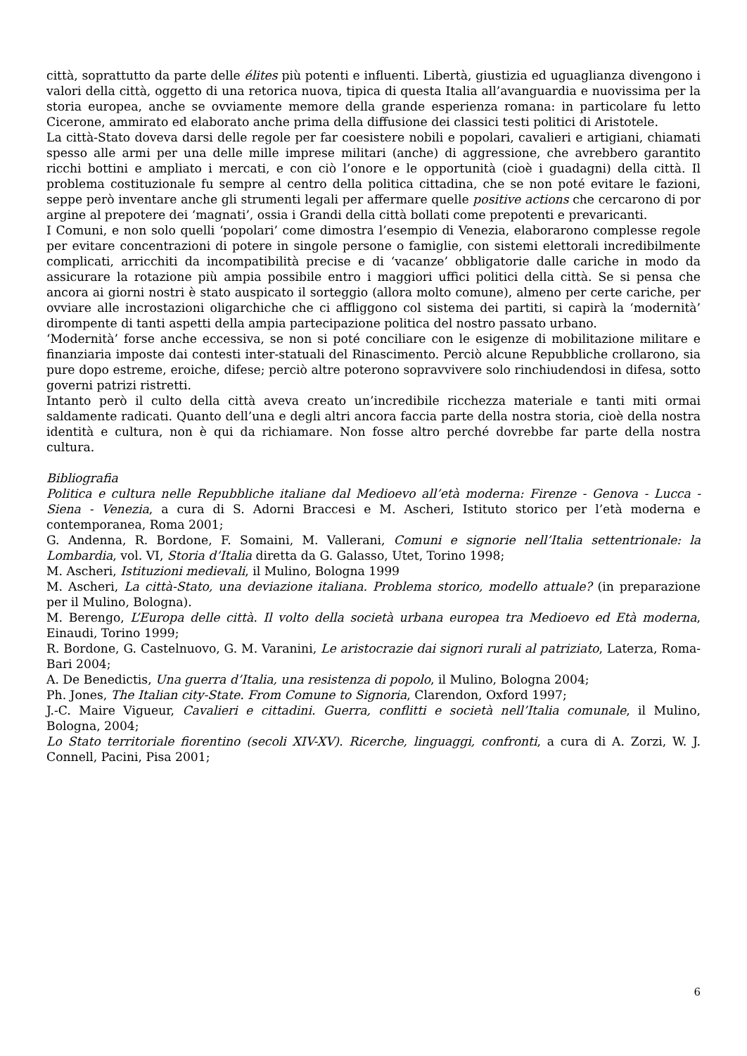città, soprattutto da parte delle élites più potenti e influenti. Libertà, giustizia ed uguaglianza divengono i valori della città, oggetto di una retorica nuova, tipica di questa Italia all’avanguardia e nuovissima per la storia europea, anche se ovviamente memore della grande esperienza romana: in particolare fu letto Cicerone, ammirato ed elaborato anche prima della diffusione dei classici testi politici di Aristotele.
La città-Stato doveva darsi delle regole per far coesistere nobili e popolari, cavalieri e artigiani, chiamati spesso alle armi per una delle mille imprese militari (anche) di aggressione, che avrebbero garantito ricchi bottini e ampliato i mercati, e con ciò l’onore e le opportunità (cioè i guadagni) della città. Il problema costituzionale fu sempre al centro della politica cittadina, che se non poté evitare le fazioni, seppe però inventare anche gli strumenti legali per affermare quelle positive actions che cercarono di por argine al prepotere dei ‘magnati’, ossia i Grandi della città bollati come prepotenti e prevaricanti.
I Comuni, e non solo quelli ‘popolari’ come dimostra l’esempio di Venezia, elaborarono complesse regole per evitare concentrazioni di potere in singole persone o famiglie, con sistemi elettorali incredibilmente complicati, arricchiti da incompatibilità precise e di ‘vacanze’ obbligatorie dalle cariche in modo da assicurare la rotazione più ampia possibile entro i maggiori uffici politici della città. Se si pensa che ancora ai giorni nostri è stato auspicato il sorteggio (allora molto comune), almeno per certe cariche, per ovviare alle incrostazioni oligarchiche che ci affliggono col sistema dei partiti, si capirà la ‘modernità’ dirompente di tanti aspetti della ampia partecipazione politica del nostro passato urbano.
‘Modernità’ forse anche eccessiva, se non si poté conciliare con le esigenze di mobilitazione militare e finanziaria imposte dai contesti inter-statuali del Rinascimento. Perciò alcune Repubbliche crollarono, sia pure dopo estreme, eroiche, difese; perciò altre poterono sopravvivere solo rinchiudendosi in difesa, sotto governi patrizi ristretti.
Intanto però il culto della città aveva creato un’incredibile ricchezza materiale e tanti miti ormai saldamente radicati. Quanto dell’una e degli altri ancora faccia parte della nostra storia, cioè della nostra identità e cultura, non è qui da richiamare. Non fosse altro perché dovrebbe far parte della nostra cultura.
Bibliografia
Politica e cultura nelle Repubbliche italiane dal Medioevo all’età moderna: Firenze - Genova - Lucca - Siena - Venezia, a cura di S. Adorni Braccesi e M. Ascheri, Istituto storico per l’età moderna e contemporanea, Roma 2001;
G. Andenna, R. Bordone, F. Somaini, M. Vallerani, Comuni e signorie nell’Italia settentrionale: la Lombardia, vol. VI, Storia d’Italia diretta da G. Galasso, Utet, Torino 1998;
M. Ascheri, Istituzioni medievali, il Mulino, Bologna 1999
M. Ascheri, La città-Stato, una deviazione italiana. Problema storico, modello attuale? (in preparazione per il Mulino, Bologna).
M. Berengo, L’Europa delle città. Il volto della società urbana europea tra Medioevo ed Età moderna, Einaudi, Torino 1999;
R. Bordone, G. Castelnuovo, G. M. Varanini, Le aristocrazie dai signori rurali al patriziato, Laterza, Roma-Bari 2004;
A. De Benedictis, Una guerra d’Italia, una resistenza di popolo, il Mulino, Bologna 2004;
Ph. Jones, The Italian city-State. From Comune to Signoria, Clarendon, Oxford 1997;
J.-C. Maire Vigueur, Cavalieri e cittadini. Guerra, conflitti e società nell’Italia comunale, il Mulino, Bologna, 2004;
Lo Stato territoriale fiorentino (secoli XIV-XV). Ricerche, linguaggi, confronti, a cura di A. Zorzi, W. J. Connell, Pacini, Pisa 2001;
6